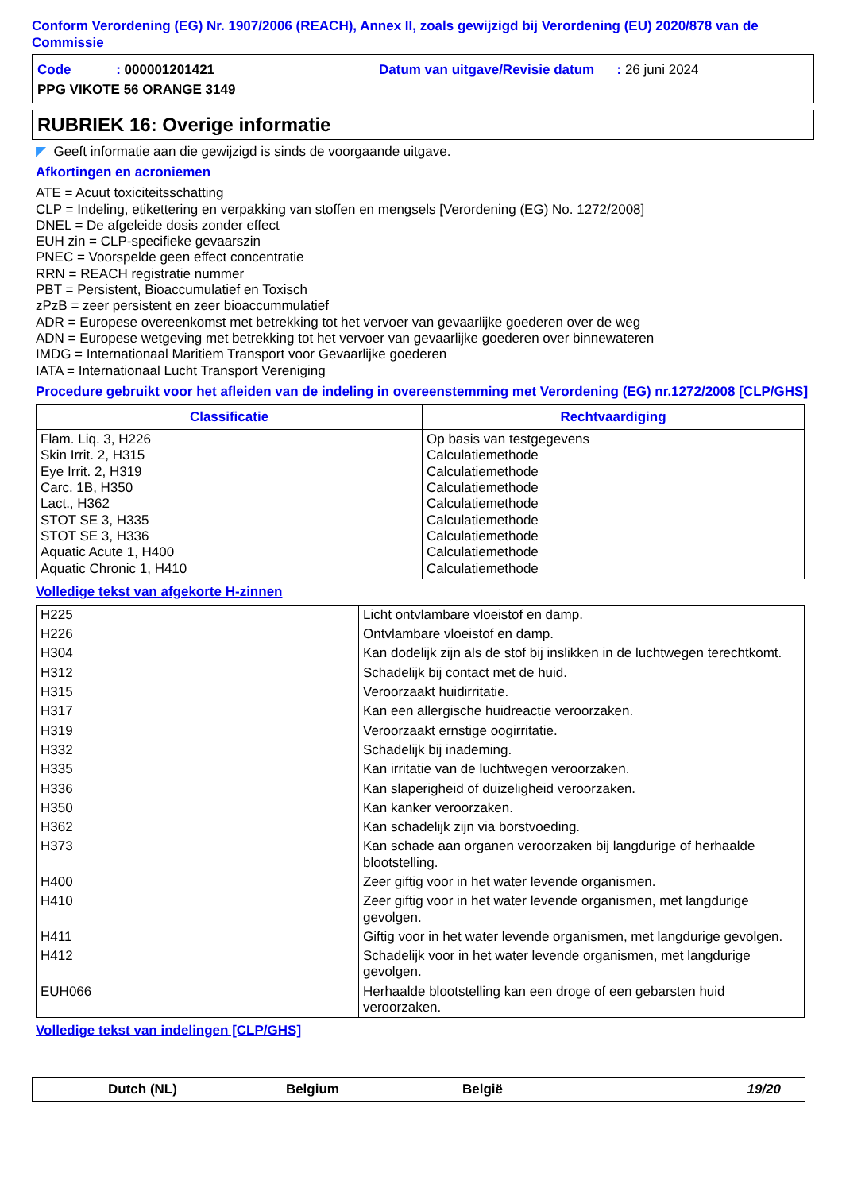Conform Verordening (EG) Nr. 1907/2006 (REACH), Annex II, zoals gewijzigd bij Verordening (EU) 2020/878 van de Commissie
| Code : 000001201421 | Datum van uitgave/Revisie datum : 26 juni 2024 |
| PPG VIKOTE 56 ORANGE 3149 | |
RUBRIEK 16: Overige informatie
◤ Geeft informatie aan die gewijzigd is sinds de voorgaande uitgave.
Afkortingen en acroniemen
ATE = Acuut toxiciteitsschatting
CLP = Indeling, etikettering en verpakking van stoffen en mengsels [Verordening (EG) No. 1272/2008]
DNEL = De afgeleide dosis zonder effect
EUH zin = CLP-specifieke gevaarszin
PNEC = Voorspelde geen effect concentratie
RRN = REACH registratie nummer
PBT = Persistent, Bioaccumulatief en Toxisch
zPzB = zeer persistent en zeer bioaccummulatief
ADR = Europese overeenkomst met betrekking tot het vervoer van gevaarlijke goederen over de weg
ADN = Europese wetgeving met betrekking tot het vervoer van gevaarlijke goederen over binnewateren
IMDG = Internationaal Maritiem Transport voor Gevaarlijke goederen
IATA = Internationaal Lucht Transport Vereniging
Procedure gebruikt voor het afleiden van de indeling in overeenstemming met Verordening (EG) nr.1272/2008 [CLP/GHS]
| Classificatie | Rechtvaardiging |
| --- | --- |
| Flam. Liq. 3, H226 Skin Irrit. 2, H315 Eye Irrit. 2, H319 Carc. 1B, H350 Lact., H362 STOT SE 3, H335 STOT SE 3, H336 Aquatic Acute 1, H400 Aquatic Chronic 1, H410 | Op basis van testgegevens Calculatiemethode Calculatiemethode Calculatiemethode Calculatiemethode Calculatiemethode Calculatiemethode Calculatiemethode Calculatiemethode |
Volledige tekst van afgekorte H-zinnen
| H225 | Licht ontvlambare vloeistof en damp. |
| H226 | Ontvlambare vloeistof en damp. |
| H304 | Kan dodelijk zijn als de stof bij inslikken in de luchtwegen terechtkomt. |
| H312 | Schadelijk bij contact met de huid. |
| H315 | Veroorzaakt huidirritatie. |
| H317 | Kan een allergische huidreactie veroorzaken. |
| H319 | Veroorzaakt ernstige oogirritatie. |
| H332 | Schadelijk bij inademing. |
| H335 | Kan irritatie van de luchtwegen veroorzaken. |
| H336 | Kan slaperigheid of duizeligheid veroorzaken. |
| H350 | Kan kanker veroorzaken. |
| H362 | Kan schadelijk zijn via borstvoeding. |
| H373 | Kan schade aan organen veroorzaken bij langdurige of herhaalde blootstelling. |
| H400 | Zeer giftig voor in het water levende organismen. |
| H410 | Zeer giftig voor in het water levende organismen, met langdurige gevolgen. |
| H411 | Giftig voor in het water levende organismen, met langdurige gevolgen. |
| H412 | Schadelijk voor in het water levende organismen, met langdurige gevolgen. |
| EUH066 | Herhaalde blootstelling kan een droge of een gebarsten huid veroorzaken. |
Volledige tekst van indelingen [CLP/GHS]
Dutch (NL) Belgium België 19/20